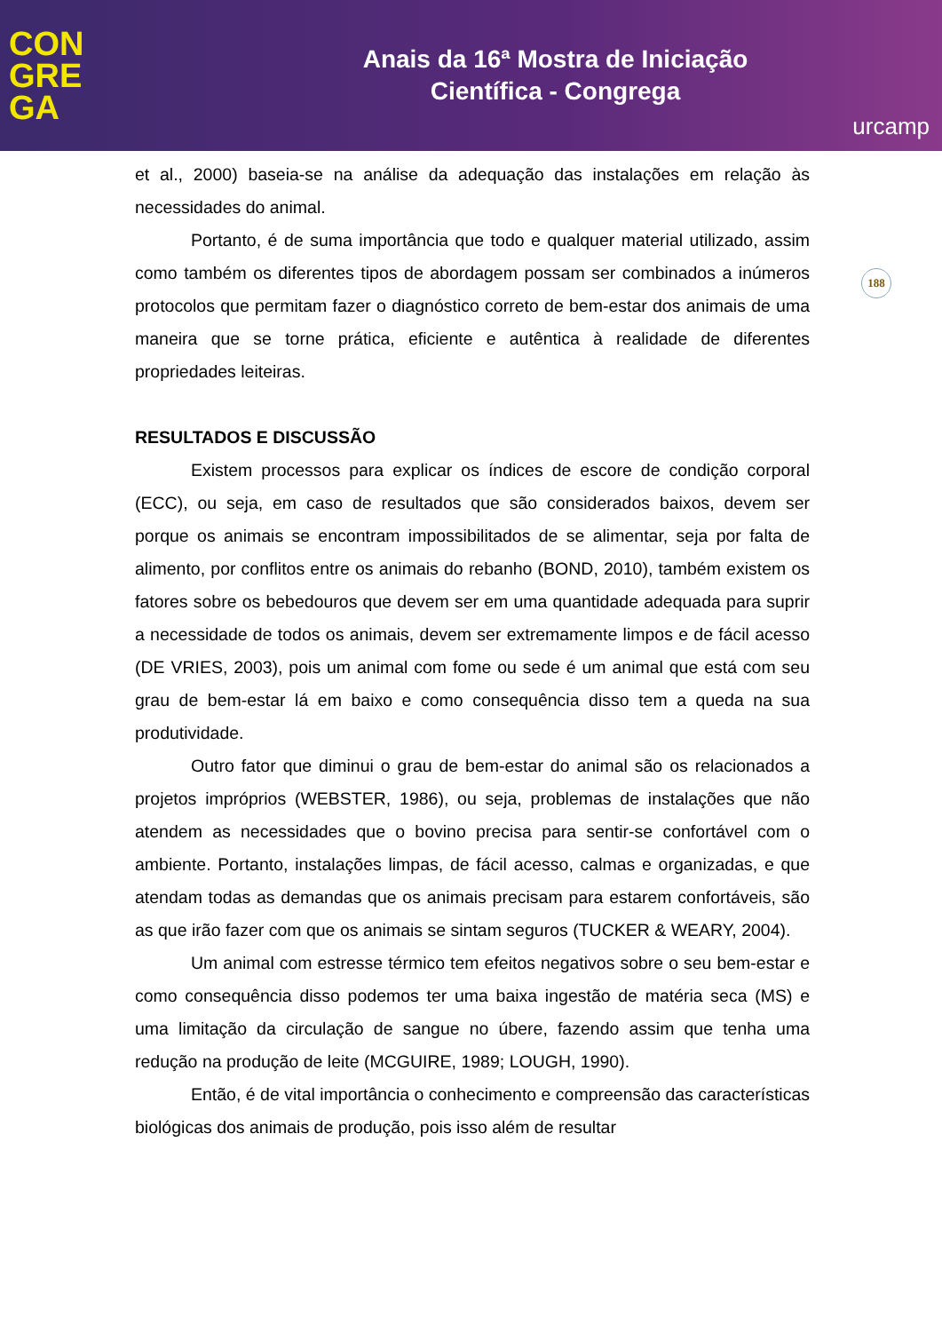CON
GRE
GA
Anais da 16ª Mostra de Iniciação
Científica - Congrega
urcamp
188
et al., 2000) baseia-se na análise da adequação das instalações em relação às necessidades do animal.
Portanto, é de suma importância que todo e qualquer material utilizado, assim como também os diferentes tipos de abordagem possam ser combinados a inúmeros protocolos que permitam fazer o diagnóstico correto de bem-estar dos animais de uma maneira que se torne prática, eficiente e autêntica à realidade de diferentes propriedades leiteiras.
RESULTADOS E DISCUSSÃO
Existem processos para explicar os índices de escore de condição corporal (ECC), ou seja, em caso de resultados que são considerados baixos, devem ser porque os animais se encontram impossibilitados de se alimentar, seja por falta de alimento, por conflitos entre os animais do rebanho (BOND, 2010), também existem os fatores sobre os bebedouros que devem ser em uma quantidade adequada para suprir a necessidade de todos os animais, devem ser extremamente limpos e de fácil acesso (DE VRIES, 2003), pois um animal com fome ou sede é um animal que está com seu grau de bem-estar lá em baixo e como consequência disso tem a queda na sua produtividade.
Outro fator que diminui o grau de bem-estar do animal são os relacionados a projetos impróprios (WEBSTER, 1986), ou seja, problemas de instalações que não atendem as necessidades que o bovino precisa para sentir-se confortável com o ambiente. Portanto, instalações limpas, de fácil acesso, calmas e organizadas, e que atendam todas as demandas que os animais precisam para estarem confortáveis, são as que irão fazer com que os animais se sintam seguros (TUCKER & WEARY, 2004).
Um animal com estresse térmico tem efeitos negativos sobre o seu bem-estar e como consequência disso podemos ter uma baixa ingestão de matéria seca (MS) e uma limitação da circulação de sangue no úbere, fazendo assim que tenha uma redução na produção de leite (MCGUIRE, 1989; LOUGH, 1990).
Então, é de vital importância o conhecimento e compreensão das características biológicas dos animais de produção, pois isso além de resultar